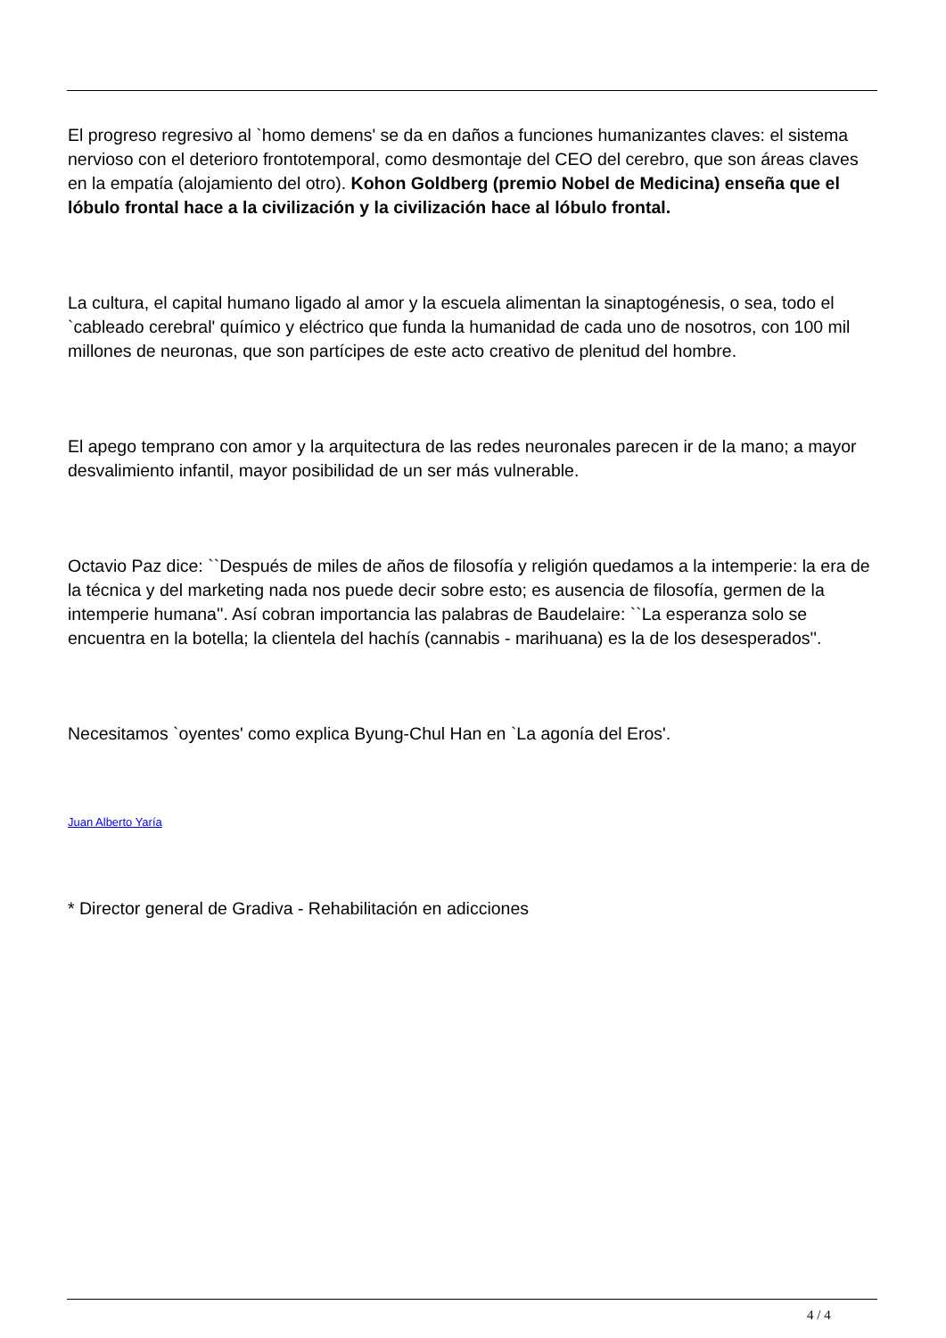El progreso regresivo al `homo demens' se da en daños a funciones humanizantes claves: el sistema nervioso con el deterioro frontotemporal, como desmontaje del CEO del cerebro, que son áreas claves en la empatía (alojamiento del otro). Kohon Goldberg (premio Nobel de Medicina) enseña que el lóbulo frontal hace a la civilización y la civilización hace al lóbulo frontal.
La cultura, el capital humano ligado al amor y la escuela alimentan la sinaptogénesis, o sea, todo el `cableado cerebral' químico y eléctrico que funda la humanidad de cada uno de nosotros, con 100 mil millones de neuronas, que son partícipes de este acto creativo de plenitud del hombre.
El apego temprano con amor y la arquitectura de las redes neuronales parecen ir de la mano; a mayor desvalimiento infantil, mayor posibilidad de un ser más vulnerable.
Octavio Paz dice: ``Después de miles de años de filosofía y religión quedamos a la intemperie: la era de la técnica y del marketing nada nos puede decir sobre esto; es ausencia de filosofía, germen de la intemperie humana''. Así cobran importancia las palabras de Baudelaire: ``La esperanza solo se encuentra en la botella; la clientela del hachís (cannabis - marihuana) es la de los desesperados''.
Necesitamos `oyentes' como explica Byung-Chul Han en `La agonía del Eros'.
Juan Alberto Yaría
* Director general de Gradiva - Rehabilitación en adicciones
4 / 4